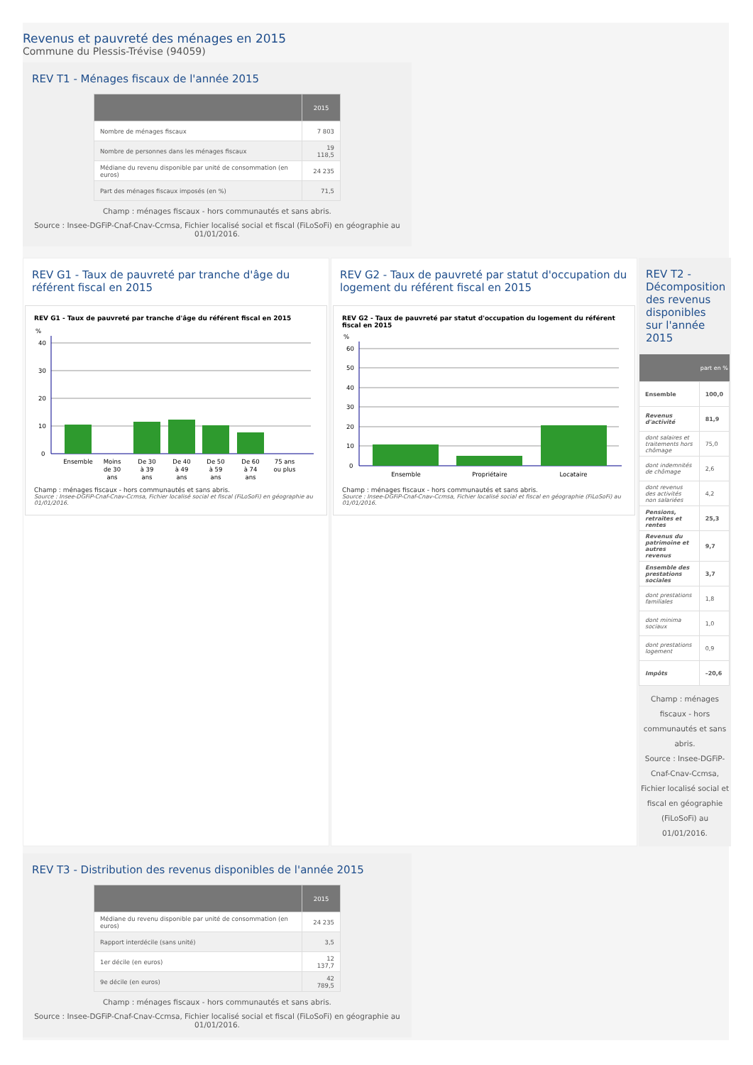Revenus et pauvreté des ménages en 2015
Commune du Plessis-Trévise (94059)
REV T1 - Ménages fiscaux de l'année 2015
| | 2015 |
| --- | --- |
| Nombre de ménages fiscaux | 7 803 |
| Nombre de personnes dans les ménages fiscaux | 19 118,5 |
| Médiane du revenu disponible par unité de consommation (en euros) | 24 235 |
| Part des ménages fiscaux imposés (en %) | 71,5 |
Champ : ménages fiscaux - hors communautés et sans abris.
Source : Insee-DGFiP-Cnaf-Cnav-Ccmsa, Fichier localisé social et fiscal (FiLoSoFi) en géographie au 01/01/2016.
REV G1 - Taux de pauvreté par tranche d'âge du référent fiscal en 2015
REV G1 - Taux de pauvreté par tranche d'âge du référent fiscal en 2015
%
40
30
20
10
0
Ensemble
Moins
de 30
ans
De 30
à 39
ans
De 40
à 49
ans
De 50
à 59
ans
De 60
à 74
ans
75 ans
ou plus
Champ : ménages fiscaux - hors communautés et sans abris.
Source : Insee-DGFiP-Cnaf-Cnav-Ccmsa, Fichier localisé social et fiscal (FiLoSoFi) en géographie au 01/01/2016.
REV G2 - Taux de pauvreté par statut d'occupation du logement du référent fiscal en 2015
REV G2 - Taux de pauvreté par statut d'occupation du logement du référent fiscal en 2015
%
60
50
40
30
20
10
0
Ensemble
Propriétaire
Locataire
Champ : ménages fiscaux - hors communautés et sans abris.
Source : Insee-DGFiP-Cnaf-Cnav-Ccmsa, Fichier localisé social et fiscal en géographie (FiLoSoFi) au 01/01/2016.
REV T2 - Décomposition des revenus disponibles sur l'année 2015
| | part en % |
| --- | --- |
| Ensemble | 100,0 |
| Revenus d'activité | 81,9 |
| dont salaires et traitements hors chômage | 75,0 |
| dont indemnités de chômage | 2,6 |
| dont revenus des activités non salariées | 4,2 |
| Pensions, retraites et rentes | 25,3 |
| Revenus du patrimoine et autres revenus | 9,7 |
| Ensemble des prestations sociales | 3,7 |
| dont prestations familiales | 1,8 |
| dont minima sociaux | 1,0 |
| dont prestations logement | 0,9 |
| Impôts | –20,6 |
Champ : ménages fiscaux - hors communautés et sans abris.
Source : Insee-DGFiP-Cnaf-Cnav-Ccmsa, Fichier localisé social et fiscal en géographie (FiLoSoFi) au 01/01/2016.
REV T3 - Distribution des revenus disponibles de l'année 2015
| | 2015 |
| --- | --- |
| Médiane du revenu disponible par unité de consommation (en euros) | 24 235 |
| Rapport interdécile (sans unité) | 3,5 |
| 1er décile (en euros) | 12 137,7 |
| 9e décile (en euros) | 42 789,5 |
Champ : ménages fiscaux - hors communautés et sans abris.
Source : Insee-DGFiP-Cnaf-Cnav-Ccmsa, Fichier localisé social et fiscal (FiLoSoFi) en géographie au 01/01/2016.